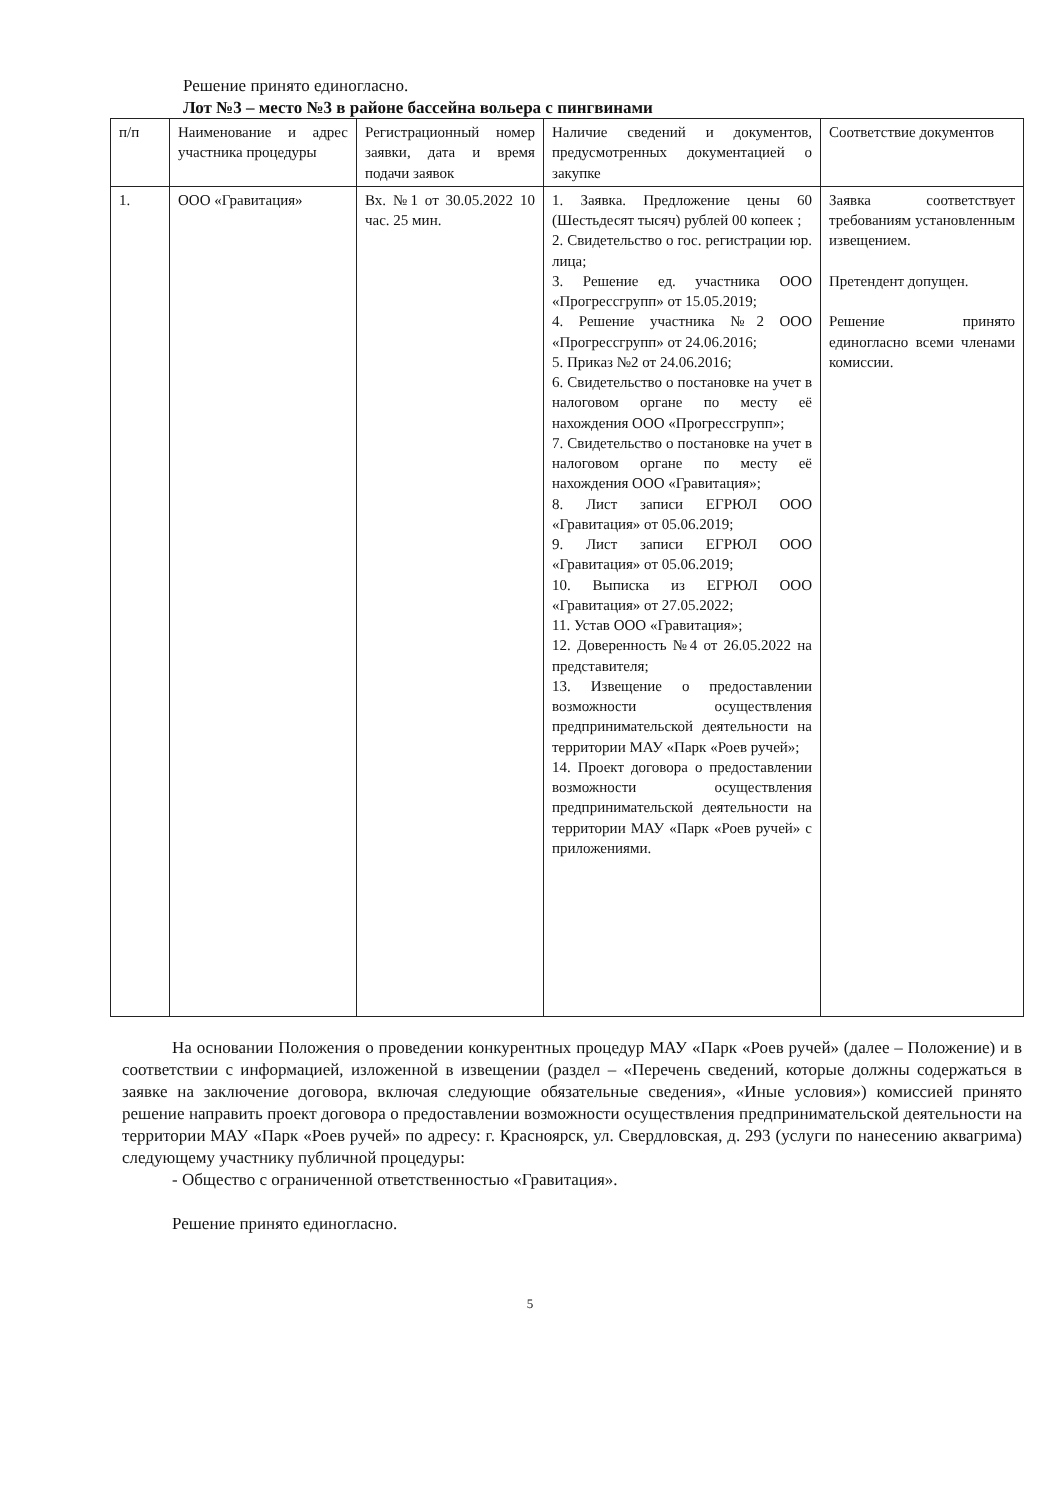Решение принято единогласно.
Лот №3 – место №3 в районе бассейна вольера с пингвинами
| п/п | Наименование и адрес участника процедуры | Регистрационный номер заявки, дата и время подачи заявок | Наличие сведений и документов, предусмотренных документацией о закупке | Соответствие документов |
| --- | --- | --- | --- | --- |
| 1. | ООО «Гравитация» | Вх. №1 от 30.05.2022 10 час. 25 мин. | 1. Заявка. Предложение цены 60 (Шестьдесят тысяч) рублей 00 копеек ; 2. Свидетельство о гос. регистрации юр. лица; 3. Решение ед. участника ООО «Прогрессгрупп» от 15.05.2019; 4. Решение участника №2 ООО «Прогрессгрупп» от 24.06.2016; 5. Приказ №2 от 24.06.2016; 6. Свидетельство о постановке на учет в налоговом органе по месту её нахождения ООО «Прогрессгрупп»; 7. Свидетельство о постановке на учет в налоговом органе по месту её нахождения ООО «Гравитация»; 8. Лист записи ЕГРЮЛ ООО «Гравитация» от 05.06.2019; 9. Лист записи ЕГРЮЛ ООО «Гравитация» от 05.06.2019; 10. Выписка из ЕГРЮЛ ООО «Гравитация» от 27.05.2022; 11. Устав ООО «Гравитация»; 12. Доверенность №4 от 26.05.2022 на представителя; 13. Извещение о предоставлении возможности осуществления предпринимательской деятельности на территории МАУ «Парк «Роев ручей»; 14. Проект договора о предоставлении возможности осуществления предпринимательской деятельности на территории МАУ «Парк «Роев ручей» с приложениями. | Заявка соответствует требованиям установленным извещением. Претендент допущен. Решение принято единогласно всеми членами комиссии. |
На основании Положения о проведении конкурентных процедур МАУ «Парк «Роев ручей» (далее – Положение) и в соответствии с информацией, изложенной в извещении (раздел – «Перечень сведений, которые должны содержаться в заявке на заключение договора, включая следующие обязательные сведения», «Иные условия») комиссией принято решение направить проект договора о предоставлении возможности осуществления предпринимательской деятельности на территории МАУ «Парк «Роев ручей» по адресу: г. Красноярск, ул. Свердловская, д. 293 (услуги по нанесению аквагрима) следующему участнику публичной процедуры:
- Общество с ограниченной ответственностью «Гравитация».
Решение принято единогласно.
5